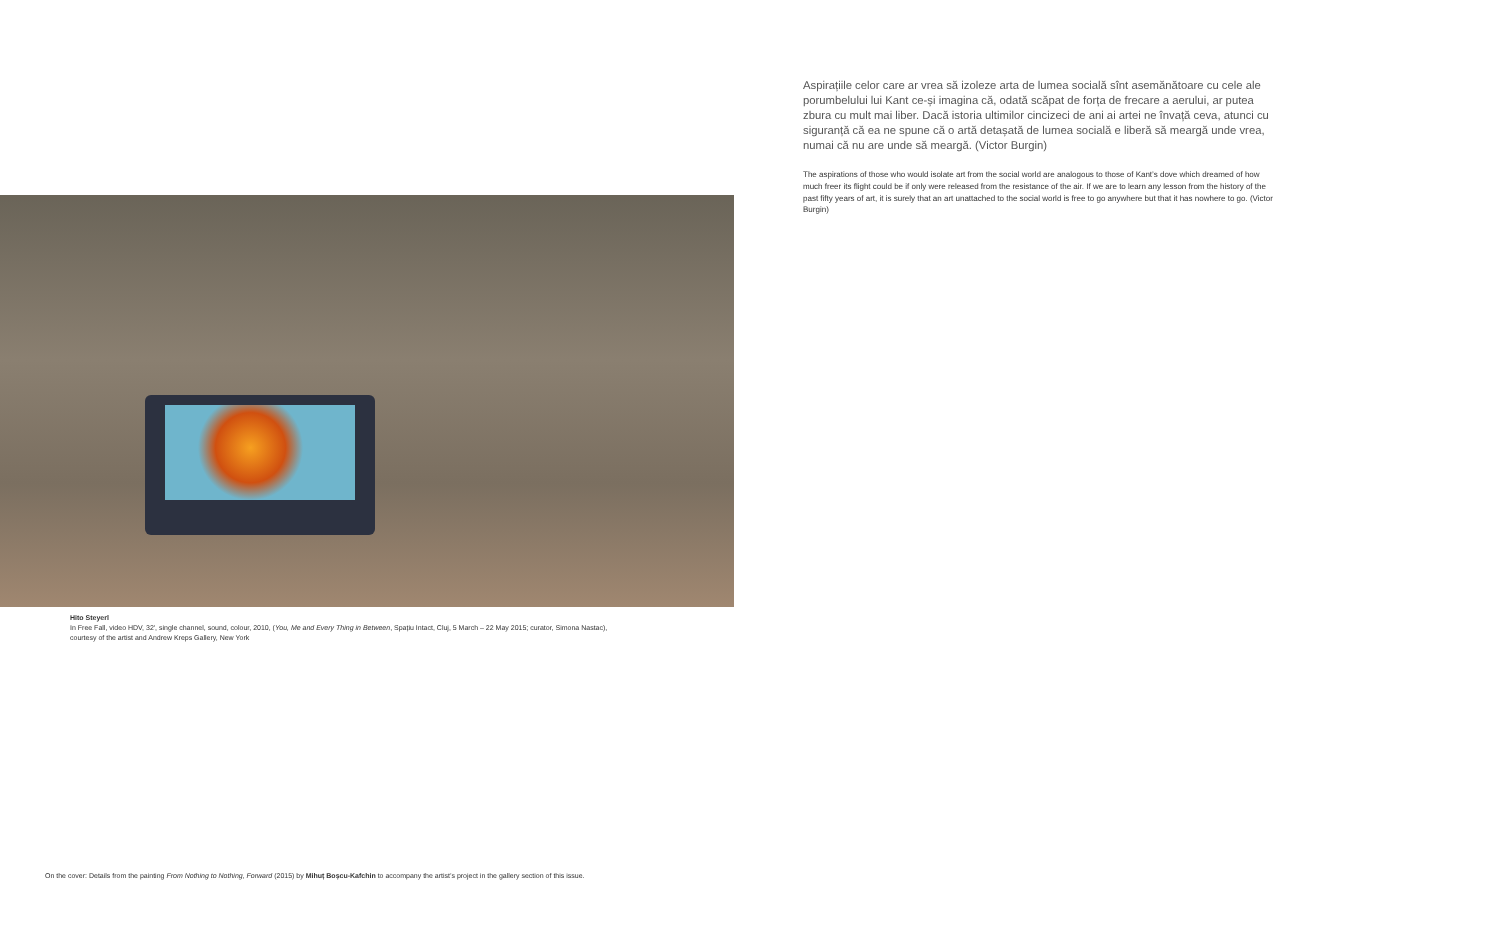Aspirațiile celor care ar vrea să izoleze arta de lumea socială sînt asemănătoare cu cele ale porumbelului lui Kant ce-și imagina că, odată scăpat de forța de frecare a aerului, ar putea zbura cu mult mai liber. Dacă istoria ultimilor cincizeci de ani ai artei ne învață ceva, atunci cu siguranță că ea ne spune că o artă detașată de lumea socială e liberă să meargă unde vrea, numai că nu are unde să meargă. (Victor Burgin)
The aspirations of those who would isolate art from the social world are analogous to those of Kant’s dove which dreamed of how much freer its flight could be if only were released from the resistance of the air. If we are to learn any lesson from the history of the past fifty years of art, it is surely that an art unattached to the social world is free to go anywhere but that it has nowhere to go. (Victor Burgin)
Hito Steyerl
In Free Fall, video HDV, 32′, single channel, sound, colour, 2010, (You, Me and Every Thing in Between, Spațiu Intact, Cluj, 5 March – 22 May 2015; curator, Simona Nastac),
courtesy of the artist and Andrew Kreps Gallery, New York
On the cover: Details from the painting From Nothing to Nothing, Forward (2015) by Mihuț Boșcu-Kafchin to accompany the artist’s project in the gallery section of this issue.